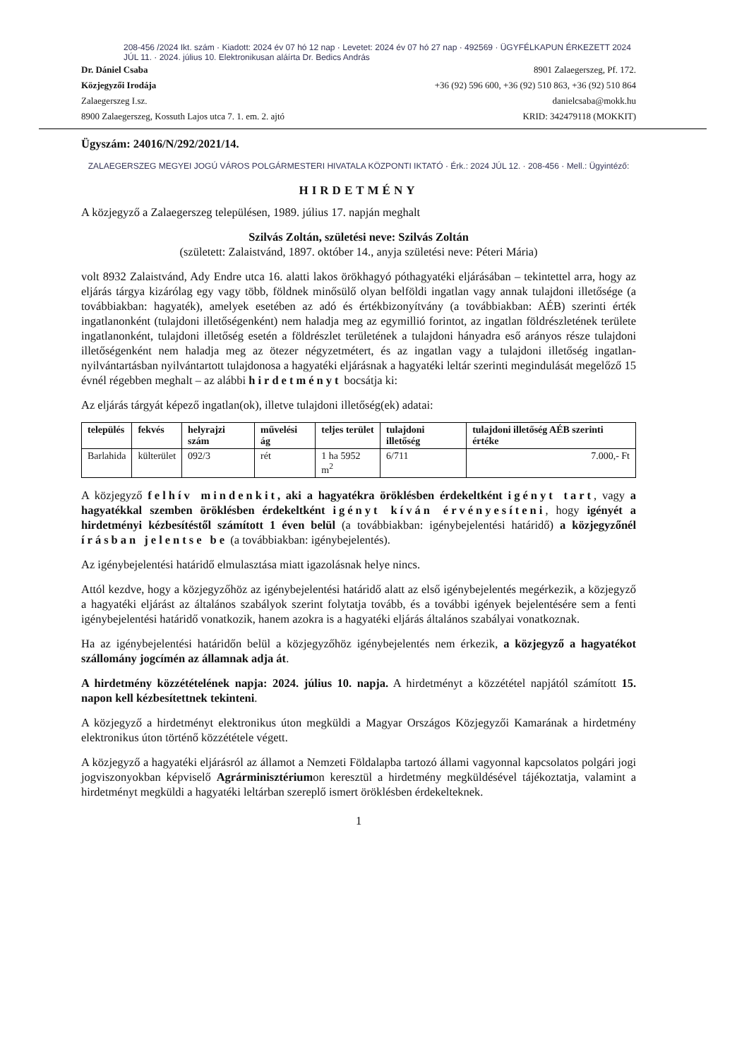208-456 /2024 Ikt. szám · Kiadott: 2024 év 07 hó 12 nap · Levetet: 2024 év 07 hó 27 nap · 492569 · ÜGYFÉLKAPUN ÉRKEZETT 2024 JÚL 11. · 2024. július 10. Elektronikusan aláírta Dr. Bedics András
Dr. Dániel Csaba
Közjegyzői Irodája
Zalaegerszeg I.sz.
8900 Zalaegerszeg, Kossuth Lajos utca 7. 1. em. 2. ajtó
8901 Zalaegerszeg, Pf. 172.
+36 (92) 596 600, +36 (92) 510 863, +36 (92) 510 864
danielcsaba@mokk.hu
KRID: 342479118 (MOKKIT)
Ügyszám: 24016/N/292/2021/14.
ZALAEGERSZEG MEGYEI JOGÚ VÁROS POLGÁRMESTERI HIVATALA KÖZPONTI IKTATÓ · Érk.: 2024 JÚL 12. · 208-456 · Mell.: Ügyintéző:
HIRDETMÉNY
A közjegyző a Zalaegerszeg településen, 1989. július 17. napján meghalt
Szilvás Zoltán, születési neve: Szilvás Zoltán
(született: Zalaistvánd, 1897. október 14., anyja születési neve: Péteri Mária)
volt 8932 Zalaistvánd, Ady Endre utca 16. alatti lakos örökhagyó póthagyatéki eljárásában – tekintettel arra, hogy az eljárás tárgya kizárólag egy vagy több, földnek minősülő olyan belföldi ingatlan vagy annak tulajdoni illetősége (a továbbiakban: hagyaték), amelyek esetében az adó és értékbizonyítvány (a továbbiakban: AÉB) szerinti érték ingatlanonként (tulajdoni illetőségenként) nem haladja meg az egymillió forintot, az ingatlan földrészletének területe ingatlanonként, tulajdoni illetőség esetén a földrészlet területének a tulajdoni hányadra eső arányos része tulajdoni illetőségenként nem haladja meg az ötezer négyzetmétert, és az ingatlan vagy a tulajdoni illetőség ingatlan-nyilvántartásban nyilvántartott tulajdonosa a hagyatéki eljárásnak a hagyatéki leltár szerinti megindulását megelőző 15 évnél régebben meghalt – az alábbi hirdetményt bocsátja ki:
Az eljárás tárgyát képező ingatlan(ok), illetve tulajdoni illetőség(ek) adatai:
| település | fekvés | helyrajzi szám | művelési ág | teljes terület | tulajdoni illetőség | tulajdoni illetőség AÉB szerinti értéke |
| --- | --- | --- | --- | --- | --- | --- |
| Barlahida | külterület | 092/3 | rét | 1 ha 5952 m<sup>2</sup> | 6/711 | 7.000,- Ft |
A közjegyző felhív mindenkit, aki a hagyatékra öröklésben érdekeltként igényt tart, vagy a hagyatékkal szemben öröklésben érdekeltként igényt kíván érvényesíteni, hogy igényét a hirdetményi kézbesítéstől számított 1 éven belül (a továbbiakban: igénybejelentési határidő) a közjegyzőnél írásban jelentse be (a továbbiakban: igénybejelentés).
Az igénybejelentési határidő elmulasztása miatt igazolásnak helye nincs.
Attól kezdve, hogy a közjegyzőhöz az igénybejelentési határidő alatt az első igénybejelentés megérkezik, a közjegyző a hagyatéki eljárást az általános szabályok szerint folytatja tovább, és a további igények bejelentésére sem a fenti igénybejelentési határidő vonatkozik, hanem azokra is a hagyatéki eljárás általános szabályai vonatkoznak.
Ha az igénybejelentési határidőn belül a közjegyzőhöz igénybejelentés nem érkezik, a közjegyző a hagyatékot szállomány jogcímén az államnak adja át.
A hirdetmény közzétételének napja: 2024. július 10. napja. A hirdetményt a közzététel napjától számított 15. napon kell kézbesítettnek tekinteni.
A közjegyző a hirdetményt elektronikus úton megküldi a Magyar Országos Közjegyzői Kamarának a hirdetmény elektronikus úton történő közzététele végett.
A közjegyző a hagyatéki eljárásról az államot a Nemzeti Földalapba tartozó állami vagyonnal kapcsolatos polgári jogi jogviszonyokban képviselő Agrárminisztériumon keresztül a hirdetmény megküldésével tájékoztatja, valamint a hirdetményt megküldi a hagyatéki leltárban szereplő ismert öröklésben érdekelteknek.
1